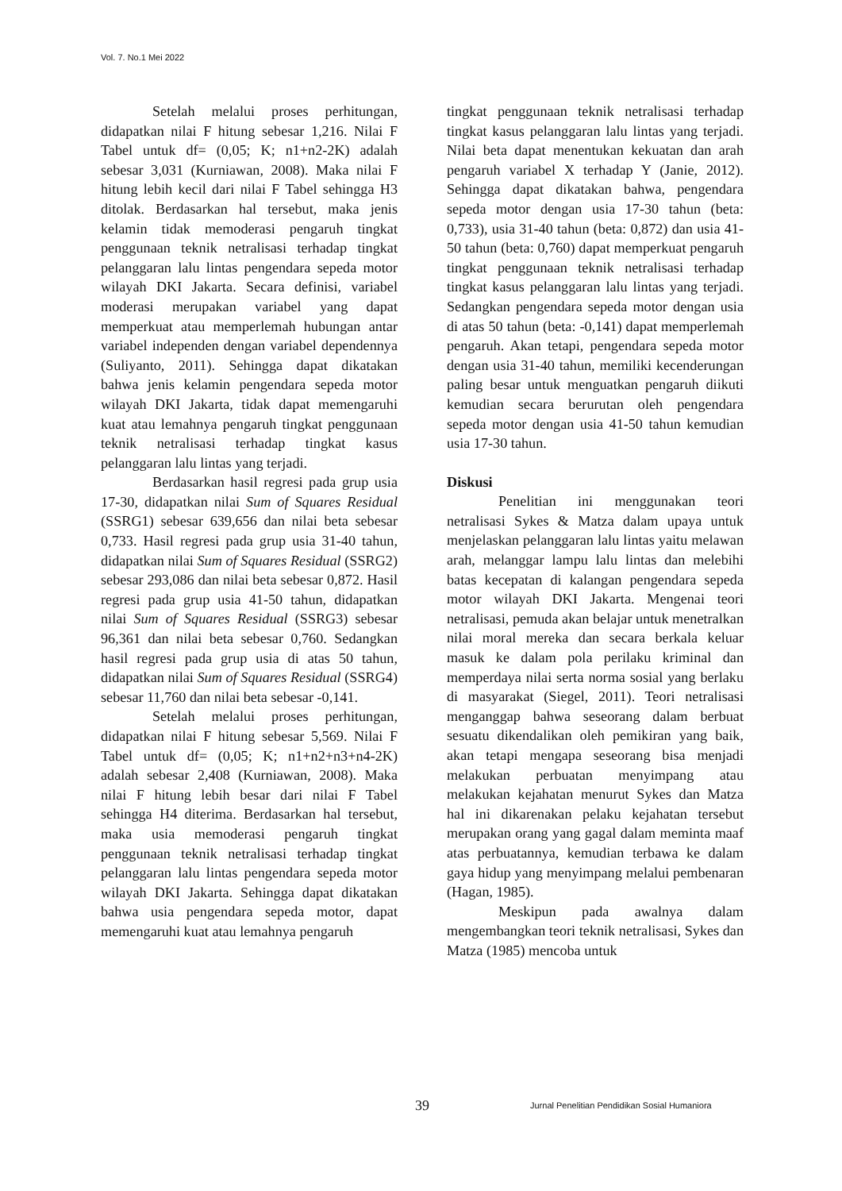Vol. 7. No.1 Mei 2022
Setelah melalui proses perhitungan, didapatkan nilai F hitung sebesar 1,216. Nilai F Tabel untuk df= (0,05; K; n1+n2-2K) adalah sebesar 3,031 (Kurniawan, 2008). Maka nilai F hitung lebih kecil dari nilai F Tabel sehingga H3 ditolak. Berdasarkan hal tersebut, maka jenis kelamin tidak memoderasi pengaruh tingkat penggunaan teknik netralisasi terhadap tingkat pelanggaran lalu lintas pengendara sepeda motor wilayah DKI Jakarta. Secara definisi, variabel moderasi merupakan variabel yang dapat memperkuat atau memperlemah hubungan antar variabel independen dengan variabel dependennya (Suliyanto, 2011). Sehingga dapat dikatakan bahwa jenis kelamin pengendara sepeda motor wilayah DKI Jakarta, tidak dapat memengaruhi kuat atau lemahnya pengaruh tingkat penggunaan teknik netralisasi terhadap tingkat kasus pelanggaran lalu lintas yang terjadi.
Berdasarkan hasil regresi pada grup usia 17-30, didapatkan nilai Sum of Squares Residual (SSRG1) sebesar 639,656 dan nilai beta sebesar 0,733. Hasil regresi pada grup usia 31-40 tahun, didapatkan nilai Sum of Squares Residual (SSRG2) sebesar 293,086 dan nilai beta sebesar 0,872. Hasil regresi pada grup usia 41-50 tahun, didapatkan nilai Sum of Squares Residual (SSRG3) sebesar 96,361 dan nilai beta sebesar 0,760. Sedangkan hasil regresi pada grup usia di atas 50 tahun, didapatkan nilai Sum of Squares Residual (SSRG4) sebesar 11,760 dan nilai beta sebesar -0,141.
Setelah melalui proses perhitungan, didapatkan nilai F hitung sebesar 5,569. Nilai F Tabel untuk df= (0,05; K; n1+n2+n3+n4-2K) adalah sebesar 2,408 (Kurniawan, 2008). Maka nilai F hitung lebih besar dari nilai F Tabel sehingga H4 diterima. Berdasarkan hal tersebut, maka usia memoderasi pengaruh tingkat penggunaan teknik netralisasi terhadap tingkat pelanggaran lalu lintas pengendara sepeda motor wilayah DKI Jakarta. Sehingga dapat dikatakan bahwa usia pengendara sepeda motor, dapat memengaruhi kuat atau lemahnya pengaruh
tingkat penggunaan teknik netralisasi terhadap tingkat kasus pelanggaran lalu lintas yang terjadi. Nilai beta dapat menentukan kekuatan dan arah pengaruh variabel X terhadap Y (Janie, 2012). Sehingga dapat dikatakan bahwa, pengendara sepeda motor dengan usia 17-30 tahun (beta: 0,733), usia 31-40 tahun (beta: 0,872) dan usia 41-50 tahun (beta: 0,760) dapat memperkuat pengaruh tingkat penggunaan teknik netralisasi terhadap tingkat kasus pelanggaran lalu lintas yang terjadi. Sedangkan pengendara sepeda motor dengan usia di atas 50 tahun (beta: -0,141) dapat memperlemah pengaruh. Akan tetapi, pengendara sepeda motor dengan usia 31-40 tahun, memiliki kecenderungan paling besar untuk menguatkan pengaruh diikuti kemudian secara berurutan oleh pengendara sepeda motor dengan usia 41-50 tahun kemudian usia 17-30 tahun.
Diskusi
Penelitian ini menggunakan teori netralisasi Sykes & Matza dalam upaya untuk menjelaskan pelanggaran lalu lintas yaitu melawan arah, melanggar lampu lalu lintas dan melebihi batas kecepatan di kalangan pengendara sepeda motor wilayah DKI Jakarta. Mengenai teori netralisasi, pemuda akan belajar untuk menetralkan nilai moral mereka dan secara berkala keluar masuk ke dalam pola perilaku kriminal dan memperdaya nilai serta norma sosial yang berlaku di masyarakat (Siegel, 2011). Teori netralisasi menganggap bahwa seseorang dalam berbuat sesuatu dikendalikan oleh pemikiran yang baik, akan tetapi mengapa seseorang bisa menjadi melakukan perbuatan menyimpang atau melakukan kejahatan menurut Sykes dan Matza hal ini dikarenakan pelaku kejahatan tersebut merupakan orang yang gagal dalam meminta maaf atas perbuatannya, kemudian terbawa ke dalam gaya hidup yang menyimpang melalui pembenaran (Hagan, 1985).
Meskipun pada awalnya dalam mengembangkan teori teknik netralisasi, Sykes dan Matza (1985) mencoba untuk
39 Jurnal Penelitian Pendidikan Sosial Humaniora